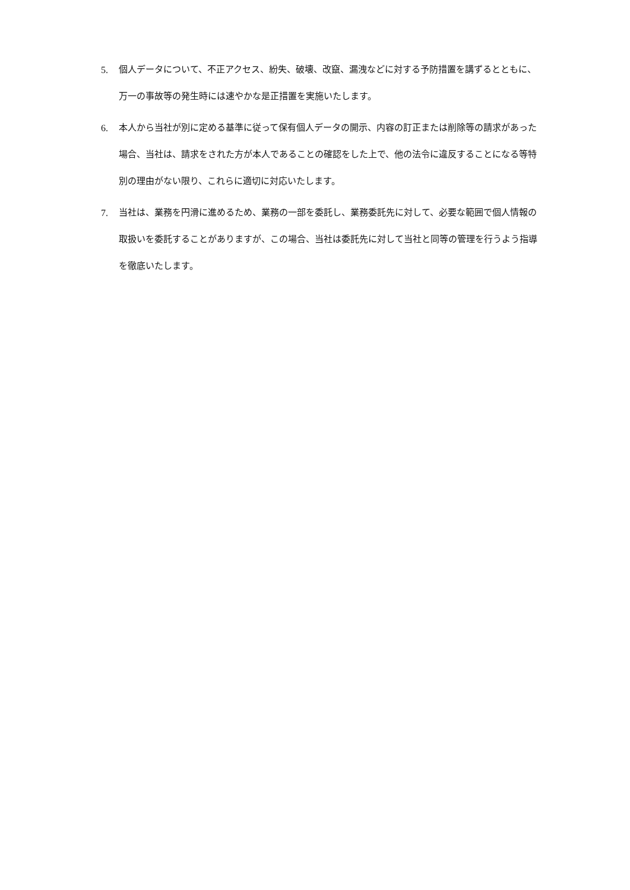5. 個人データについて、不正アクセス、紛失、破壊、改竄、漏洩などに対する予防措置を講ずるとともに、万一の事故等の発生時には速やかな是正措置を実施いたします。
6. 本人から当社が別に定める基準に従って保有個人データの開示、内容の訂正または削除等の請求があった場合、当社は、請求をされた方が本人であることの確認をした上で、他の法令に違反することになる等特別の理由がない限り、これらに適切に対応いたします。
7. 当社は、業務を円滑に進めるため、業務の一部を委託し、業務委託先に対して、必要な範囲で個人情報の取扱いを委託することがありますが、この場合、当社は委託先に対して当社と同等の管理を行うよう指導を徹底いたします。